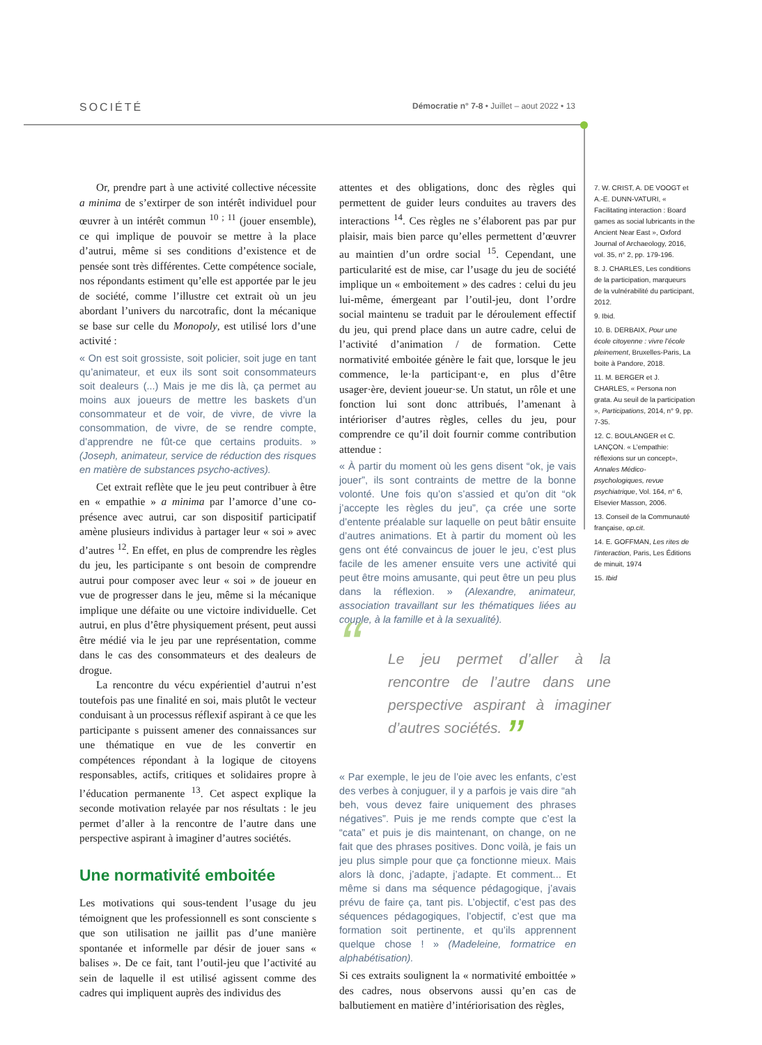SOCIÉTÉ Démocratie n° 7-8 • Juillet – aout 2022 • 13
Or, prendre part à une activité collective nécessite a minima de s’extirper de son intérêt individuel pour œuvrer à un intérêt commun <sup>10 ; 11</sup> (jouer ensemble), ce qui implique de pouvoir se mettre à la place d’autrui, même si ses conditions d’existence et de pensée sont très différentes. Cette compétence sociale, nos répondants estiment qu’elle est apportée par le jeu de société, comme l’illustre cet extrait où un jeu abordant l’univers du narcotrafic, dont la mécanique se base sur celle du Monopoly, est utilisé lors d’une activité :
« On est soit grossiste, soit policier, soit juge en tant qu’animateur, et eux ils sont soit consommateurs soit dealeurs (...) Mais je me dis là, ça permet au moins aux joueurs de mettre les baskets d’un consommateur et de voir, de vivre, de vivre la consommation, de vivre, de se rendre compte, d’apprendre ne fût-ce que certains produits. » (Joseph, animateur, service de réduction des risques en matière de substances psycho-actives).
Cet extrait reflète que le jeu peut contribuer à être en « empathie » a minima par l’amorce d’une co-présence avec autrui, car son dispositif participatif amène plusieurs individus à partager leur « soi » avec d’autres <sup>12</sup>. En effet, en plus de comprendre les règles du jeu, les participante s ont besoin de comprendre autrui pour composer avec leur « soi » de joueur en vue de progresser dans le jeu, même si la mécanique implique une défaite ou une victoire individuelle. Cet autrui, en plus d’être physiquement présent, peut aussi être médié via le jeu par une représentation, comme dans le cas des consommateurs et des dealeurs de drogue.
La rencontre du vécu expérientiel d’autrui n’est toutefois pas une finalité en soi, mais plutôt le vecteur conduisant à un processus réflexif aspirant à ce que les participante s puissent amener des connaissances sur une thématique en vue de les convertir en compétences répondant à la logique de citoyens responsables, actifs, critiques et solidaires propre à l’éducation permanente <sup>13</sup>. Cet aspect explique la seconde motivation relayée par nos résultats : le jeu permet d’aller à la rencontre de l’autre dans une perspective aspirant à imaginer d’autres sociétés.
Une normativité emboitée
Les motivations qui sous-tendent l’usage du jeu témoignent que les professionnell es sont consciente s que son utilisation ne jaillit pas d’une manière spontanée et informelle par désir de jouer sans « balises ». De ce fait, tant l’outil-jeu que l’activité au sein de laquelle il est utilisé agissent comme des cadres qui impliquent auprès des individus des
attentes et des obligations, donc des règles qui permettent de guider leurs conduites au travers des interactions <sup>14</sup>. Ces règles ne s’élaborent pas par pur plaisir, mais bien parce qu’elles permettent d’œuvrer au maintien d’un ordre social <sup>15</sup>. Cependant, une particularité est de mise, car l’usage du jeu de société implique un « emboitement » des cadres : celui du jeu lui-même, émergeant par l’outil-jeu, dont l’ordre social maintenu se traduit par le déroulement effectif du jeu, qui prend place dans un autre cadre, celui de l’activité d’animation / de formation. Cette normativité emboitée génère le fait que, lorsque le jeu commence, le·la participant·e, en plus d’être usager·ère, devient joueur·se. Un statut, un rôle et une fonction lui sont donc attribués, l’amenant à intérioriser d’autres règles, celles du jeu, pour comprendre ce qu’il doit fournir comme contribution attendue :
« À partir du moment où les gens disent “ok, je vais jouer”, ils sont contraints de mettre de la bonne volonté. Une fois qu’on s’assied et qu’on dit “ok j’accepte les règles du jeu”, ça crée une sorte d’entente préalable sur laquelle on peut bâtir ensuite d’autres animations. Et à partir du moment où les gens ont été convaincus de jouer le jeu, c’est plus facile de les amener ensuite vers une activité qui peut être moins amusante, qui peut être un peu plus dans la réflexion. » (Alexandre, animateur, association travaillant sur les thématiques liées au couple, à la famille et à la sexualité).
“Le jeu permet d’aller à la rencontre de l’autre dans une perspective aspirant à imaginer d’autres sociétés. ”
« Par exemple, le jeu de l’oie avec les enfants, c’est des verbes à conjuguer, il y a parfois je vais dire “ah beh, vous devez faire uniquement des phrases négatives”. Puis je me rends compte que c’est la “cata” et puis je dis maintenant, on change, on ne fait que des phrases positives. Donc voilà, je fais un jeu plus simple pour que ça fonctionne mieux. Mais alors là donc, j’adapte, j’adapte. Et comment... Et même si dans ma séquence pédagogique, j’avais prévu de faire ça, tant pis. L’objectif, c’est pas des séquences pédagogiques, l’objectif, c’est que ma formation soit pertinente, et qu’ils apprennent quelque chose ! » (Madeleine, formatrice en alphabétisation).
Si ces extraits soulignent la « normativité emboittée » des cadres, nous observons aussi qu’en cas de balbutiement en matière d’intériorisation des règles,
7. W. CRIST, A. DE VOOGT et A.-E. DUNN-VATURI, « Facilitating interaction : Board games as social lubricants in the Ancient Near East », Oxford Journal of Archaeology, 2016, vol. 35, n° 2, pp. 179-196.
8. J. CHARLES, Les conditions de la participation, marqueurs de la vulnérabilité du participant, 2012.
9. Ibid.
10. B. DERBAIX, Pour une école citoyenne : vivre l’école pleinement, Bruxelles-Paris, La boite à Pandore, 2018.
11. M. BERGER et J. CHARLES, « Persona non grata. Au seuil de la participation », Participations, 2014, n° 9, pp. 7-35.
12. C. BOULANGER et C. LANÇON. « L’empathie: réflexions sur un concept», Annales Médico-psychologiques, revue psychiatrique, Vol. 164, n° 6, Elsevier Masson, 2006.
13. Conseil de la Communauté française, op.cit.
14. E. GOFFMAN, Les rites de l’interaction, Paris, Les Éditions de minuit, 1974
15. Ibid